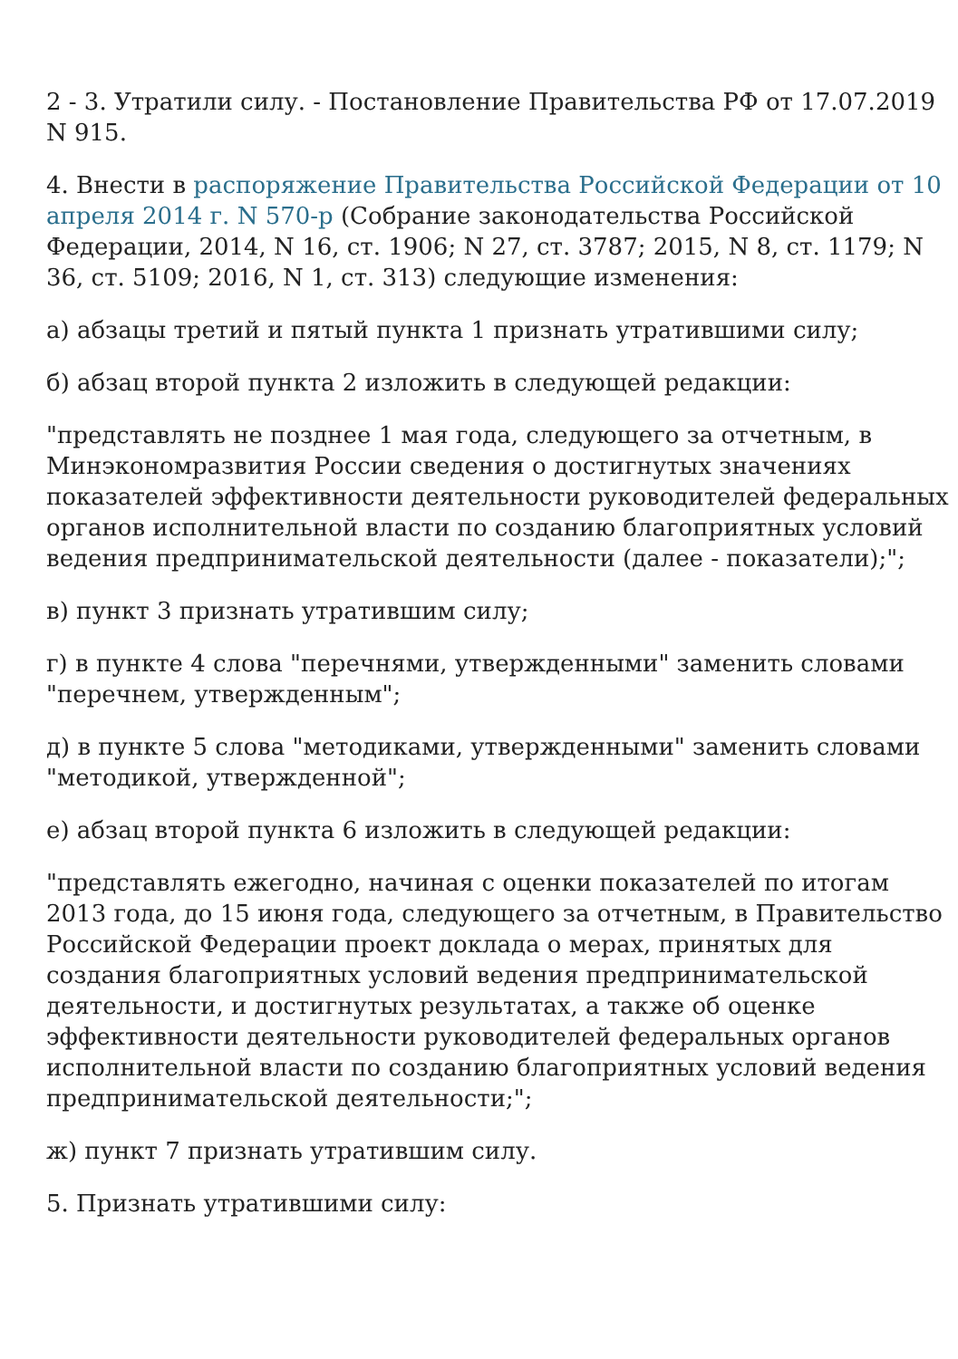2 - 3. Утратили силу. - Постановление Правительства РФ от 17.07.2019 N 915.
4. Внести в распоряжение Правительства Российской Федерации от 10 апреля 2014 г. N 570-р (Собрание законодательства Российской Федерации, 2014, N 16, ст. 1906; N 27, ст. 3787; 2015, N 8, ст. 1179; N 36, ст. 5109; 2016, N 1, ст. 313) следующие изменения:
а) абзацы третий и пятый пункта 1 признать утратившими силу;
б) абзац второй пункта 2 изложить в следующей редакции:
"представлять не позднее 1 мая года, следующего за отчетным, в Минэкономразвития России сведения о достигнутых значениях показателей эффективности деятельности руководителей федеральных органов исполнительной власти по созданию благоприятных условий ведения предпринимательской деятельности (далее - показатели);";
в) пункт 3 признать утратившим силу;
г) в пункте 4 слова "перечнями, утвержденными" заменить словами "перечнем, утвержденным";
д) в пункте 5 слова "методиками, утвержденными" заменить словами "методикой, утвержденной";
е) абзац второй пункта 6 изложить в следующей редакции:
"представлять ежегодно, начиная с оценки показателей по итогам 2013 года, до 15 июня года, следующего за отчетным, в Правительство Российской Федерации проект доклада о мерах, принятых для создания благоприятных условий ведения предпринимательской деятельности, и достигнутых результатах, а также об оценке эффективности деятельности руководителей федеральных органов исполнительной власти по созданию благоприятных условий ведения предпринимательской деятельности;";
ж) пункт 7 признать утратившим силу.
5. Признать утратившими силу: